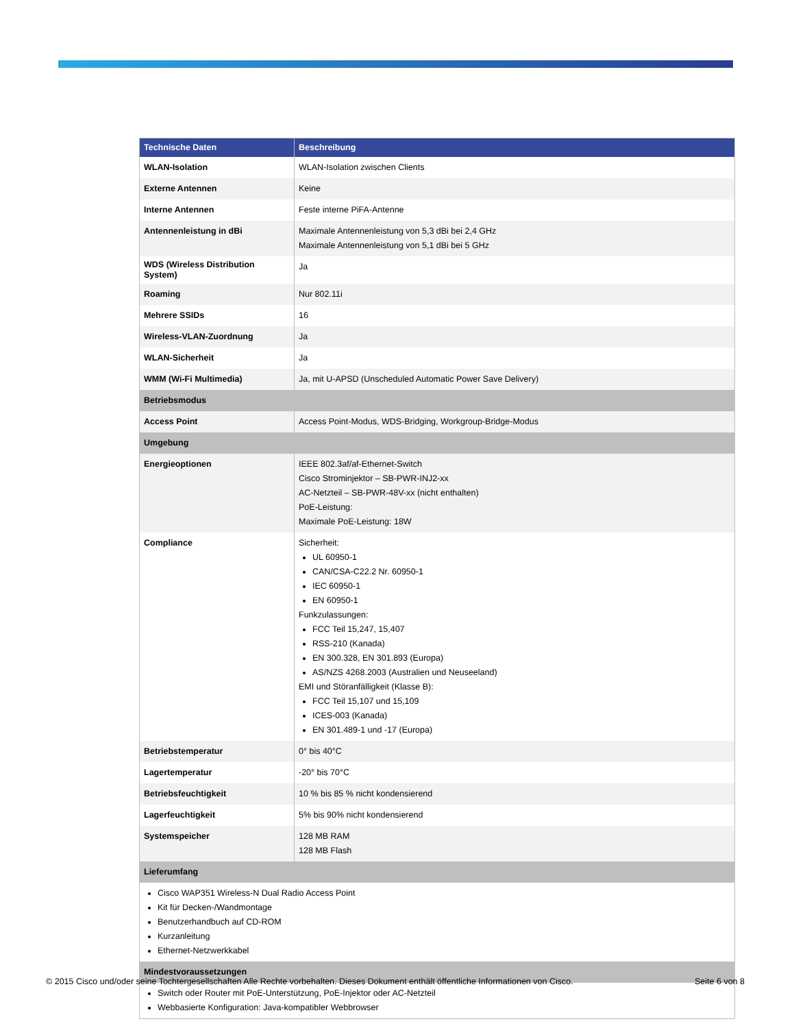| Technische Daten | Beschreibung |
| --- | --- |
| WLAN-Isolation | WLAN-Isolation zwischen Clients |
| Externe Antennen | Keine |
| Interne Antennen | Feste interne PiFA-Antenne |
| Antennenleistung in dBi | Maximale Antennenleistung von 5,3 dBi bei 2,4 GHz Maximale Antennenleistung von 5,1 dBi bei 5 GHz |
| WDS (Wireless Distribution System) | Ja |
| Roaming | Nur 802.11i |
| Mehrere SSIDs | 16 |
| Wireless-VLAN-Zuordnung | Ja |
| WLAN-Sicherheit | Ja |
| WMM (Wi-Fi Multimedia) | Ja, mit U-APSD (Unscheduled Automatic Power Save Delivery) |
| Betriebsmodus | |
| Access Point | Access Point-Modus, WDS-Bridging, Workgroup-Bridge-Modus |
| Umgebung | |
| Energieoptionen | IEEE 802.3af/af-Ethernet-Switch Cisco Strominjektor – SB-PWR-INJ2-xx AC-Netzteil – SB-PWR-48V-xx (nicht enthalten) PoE-Leistung: Maximale PoE-Leistung: 18W |
| Compliance | Sicherheit: UL 60950-1 CAN/CSA-C22.2 Nr. 60950-1 IEC 60950-1 EN 60950-1 Funkzulassungen: FCC Teil 15,247, 15,407 RSS-210 (Kanada) EN 300.328, EN 301.893 (Europa) AS/NZS 4268.2003 (Australien und Neuseeland) EMI und Störanfälligkeit (Klasse B): FCC Teil 15,107 und 15,109 ICES-003 (Kanada) EN 301.489-1 und -17 (Europa) |
| Betriebstemperatur | 0° bis 40°C |
| Lagertemperatur | -20° bis 70°C |
| Betriebsfeuchtigkeit | 10 % bis 85 % nicht kondensierend |
| Lagerfeuchtigkeit | 5% bis 90% nicht kondensierend |
| Systemspeicher | 128 MB RAM 128 MB Flash |
| Lieferumfang | |
| Cisco WAP351 Wireless-N Dual Radio Access Point Kit für Decken-/Wandmontage Benutzerhandbuch auf CD-ROM Kurzanleitung Ethernet-Netzwerkkabel | |
| Mindestvoraussetzungen | |
| Switch oder Router mit PoE-Unterstützung, PoE-Injektor oder AC-Netzteil Webbasierte Konfiguration: Java-kompatibler Webbrowser | |
© 2015 Cisco und/oder seine Tochtergesellschaften Alle Rechte vorbehalten. Dieses Dokument enthält öffentliche Informationen von Cisco. Seite 6 von 8